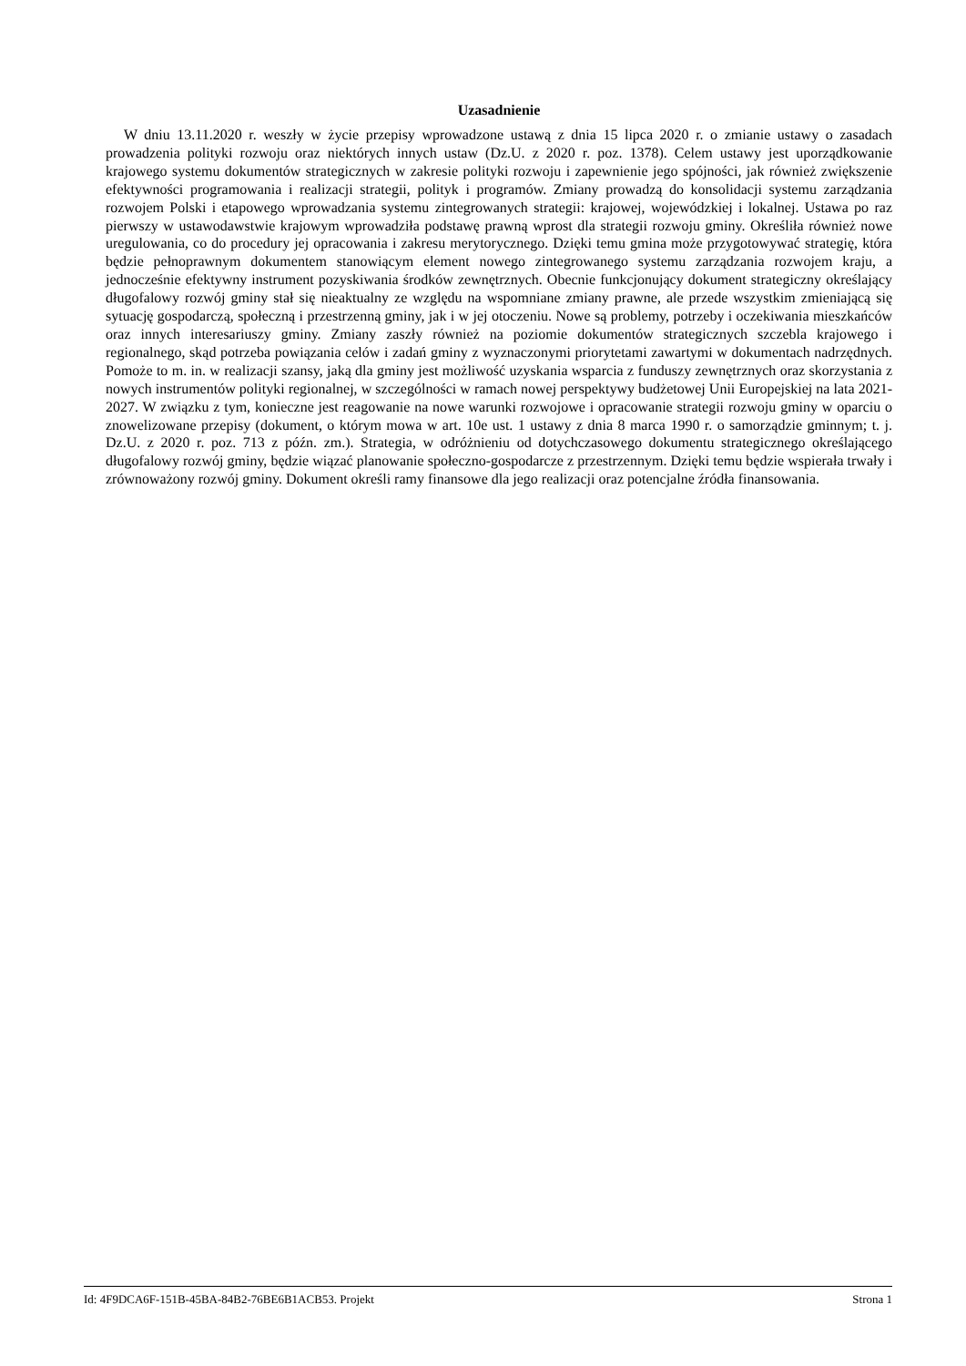Uzasadnienie
W dniu 13.11.2020 r. weszły w życie przepisy wprowadzone ustawą z dnia 15 lipca 2020 r. o zmianie ustawy o zasadach prowadzenia polityki rozwoju oraz niektórych innych ustaw (Dz.U. z 2020 r. poz. 1378). Celem ustawy jest uporządkowanie krajowego systemu dokumentów strategicznych w zakresie polityki rozwoju i zapewnienie jego spójności, jak również zwiększenie efektywności programowania i realizacji strategii, polityk i programów. Zmiany prowadzą do konsolidacji systemu zarządzania rozwojem Polski i etapowego wprowadzania systemu zintegrowanych strategii: krajowej, wojewódzkiej i lokalnej. Ustawa po raz pierwszy w ustawodawstwie krajowym wprowadziła podstawę prawną wprost dla strategii rozwoju gminy. Określiła również nowe uregulowania, co do procedury jej opracowania i zakresu merytorycznego. Dzięki temu gmina może przygotowywać strategię, która będzie pełnoprawnym dokumentem stanowiącym element nowego zintegrowanego systemu zarządzania rozwojem kraju, a jednocześnie efektywny instrument pozyskiwania środków zewnętrznych. Obecnie funkcjonujący dokument strategiczny określający długofalowy rozwój gminy stał się nieaktualny ze względu na wspomniane zmiany prawne, ale przede wszystkim zmieniającą się sytuację gospodarczą, społeczną i przestrzenną gminy, jak i w jej otoczeniu. Nowe są problemy, potrzeby i oczekiwania mieszkańców oraz innych interesariuszy gminy. Zmiany zaszły również na poziomie dokumentów strategicznych szczebla krajowego i regionalnego, skąd potrzeba powiązania celów i zadań gminy z wyznaczonymi priorytetami zawartymi w dokumentach nadrzędnych. Pomoże to m. in. w realizacji szansy, jaką dla gminy jest możliwość uzyskania wsparcia z funduszy zewnętrznych oraz skorzystania z nowych instrumentów polityki regionalnej, w szczególności w ramach nowej perspektywy budżetowej Unii Europejskiej na lata 2021- 2027. W związku z tym, konieczne jest reagowanie na nowe warunki rozwojowe i opracowanie strategii rozwoju gminy w oparciu o znowelizowane przepisy (dokument, o którym mowa w art. 10e ust. 1 ustawy z dnia 8 marca 1990 r. o samorządzie gminnym; t. j. Dz.U. z 2020 r. poz. 713 z późn. zm.). Strategia, w odróżnieniu od dotychczasowego dokumentu strategicznego określającego długofalowy rozwój gminy, będzie wiązać planowanie społeczno-gospodarcze z przestrzennym. Dzięki temu będzie wspierała trwały i zrównoważony rozwój gminy. Dokument określi ramy finansowe dla jego realizacji oraz potencjalne źródła finansowania.
Id: 4F9DCA6F-151B-45BA-84B2-76BE6B1ACB53. Projekt Strona 1